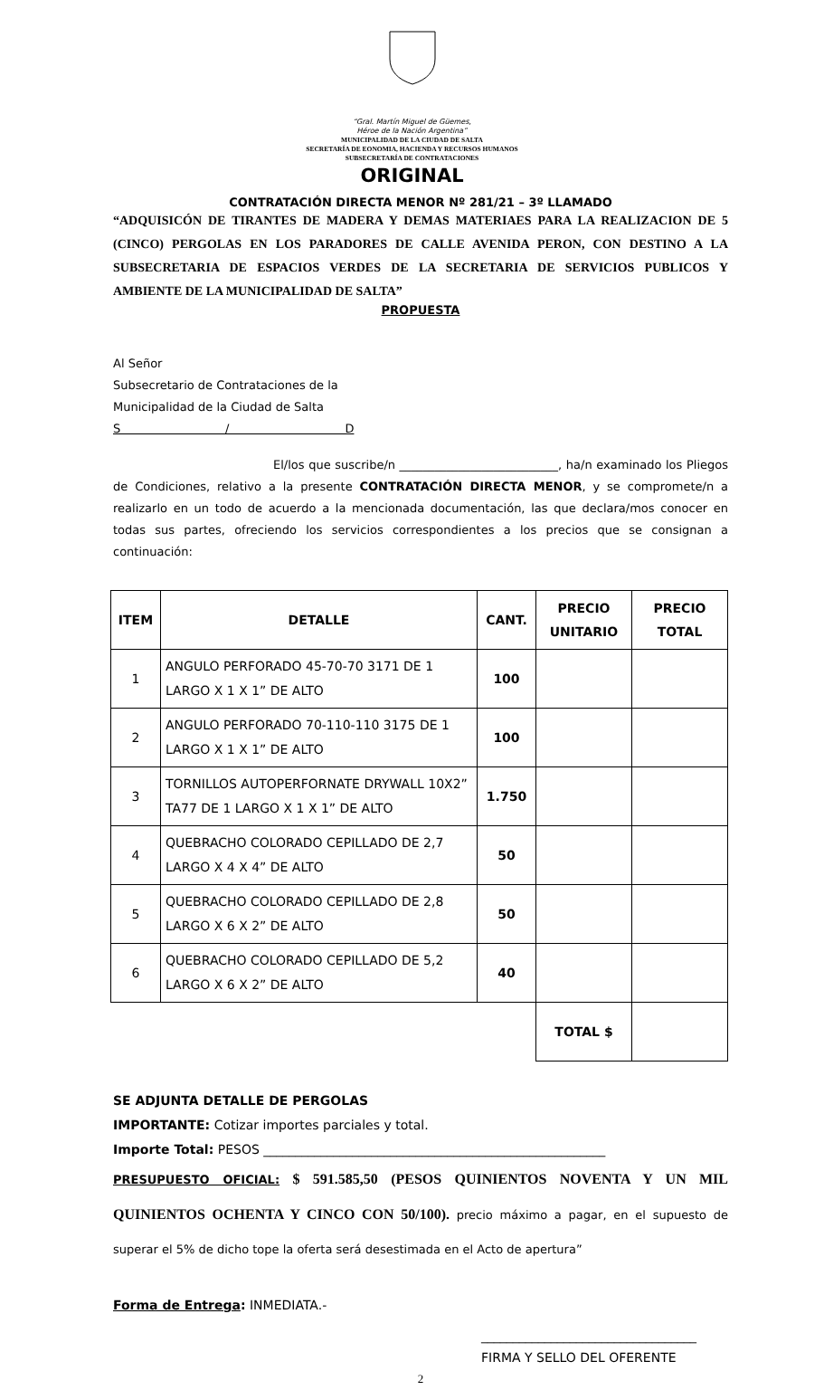“Gral. Martín Miguel de Güemes,
Héroe de la Nación Argentina”
MUNICIPALIDAD DE LA CIUDAD DE SALTA
SECRETARÍA DE EONOMIA, HACIENDA Y RECURSOS HUMANOS
SUBSECRETARÍA DE CONTRATACIONES
ORIGINAL
CONTRATACIÓN DIRECTA MENOR Nº 281/21 – 3º LLAMADO
“ADQUISICÓN DE TIRANTES DE MADERA Y DEMAS MATERIAES PARA LA REALIZACION DE 5 (CINCO) PERGOLAS EN LOS PARADORES DE CALLE AVENIDA PERON, CON DESTINO A LA SUBSECRETARIA DE ESPACIOS VERDES DE LA SECRETARIA DE SERVICIOS PUBLICOS Y AMBIENTE DE LA MUNICIPALIDAD DE SALTA”
PROPUESTA
Al Señor
Subsecretario de Contrataciones de la
Municipalidad de la Ciudad de Salta
S / D
El/los que suscribe/n ___________________________, ha/n examinado los Pliegos de Condiciones, relativo a la presente CONTRATACIÓN DIRECTA MENOR, y se compromete/n a realizarlo en un todo de acuerdo a la mencionada documentación, las que declara/mos conocer en todas sus partes, ofreciendo los servicios correspondientes a los precios que se consignan a continuación:
| ITEM | DETALLE | CANT. | PRECIO UNITARIO | PRECIO TOTAL |
| --- | --- | --- | --- | --- |
| 1 | ANGULO PERFORADO 45-70-70 3171 DE 1 LARGO X 1 X 1” DE ALTO | 100 | | |
| 2 | ANGULO PERFORADO 70-110-110 3175 DE 1 LARGO X 1 X 1” DE ALTO | 100 | | |
| 3 | TORNILLOS AUTOPERFORNATE DRYWALL 10X2” TA77 DE 1 LARGO X 1 X 1” DE ALTO | 1.750 | | |
| 4 | QUEBRACHO COLORADO CEPILLADO DE 2,7 LARGO X 4 X 4” DE ALTO | 50 | | |
| 5 | QUEBRACHO COLORADO CEPILLADO DE 2,8 LARGO X 6 X 2” DE ALTO | 50 | | |
| 6 | QUEBRACHO COLORADO CEPILLADO DE 5,2 LARGO X 6 X 2” DE ALTO | 40 | | |
| | | | TOTAL $ | |
SE ADJUNTA DETALLE DE PERGOLAS
IMPORTANTE: Cotizar importes parciales y total.
Importe Total: PESOS ______________________________________________________
PRESUPUESTO OFICIAL: $ 591.585,50 (PESOS QUINIENTOS NOVENTA Y UN MIL QUINIENTOS OCHENTA Y CINCO CON 50/100). precio máximo a pagar, en el supuesto de superar el 5% de dicho tope la oferta será desestimada en el Acto de apertura”
Forma de Entrega: INMEDIATA.-
__________________________________
FIRMA Y SELLO DEL OFERENTE
2